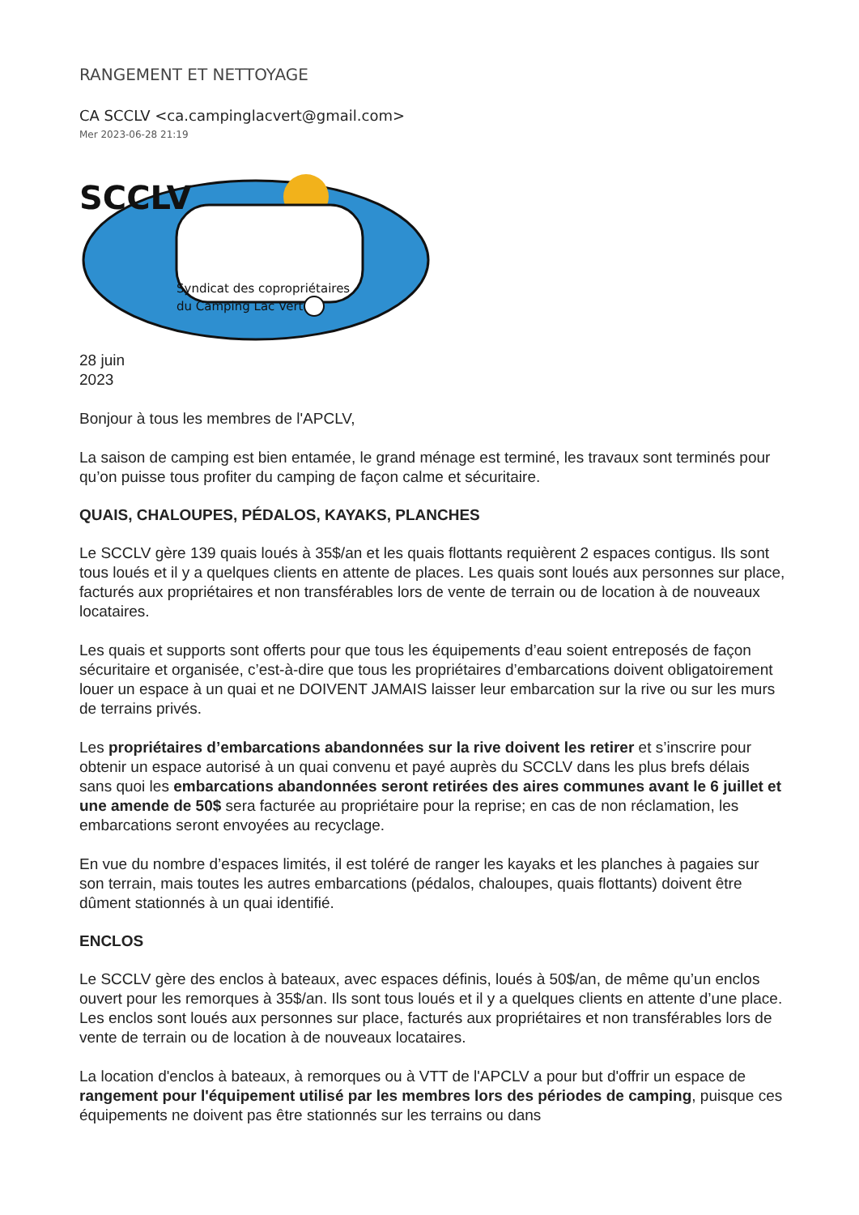RANGEMENT ET NETTOYAGE
CA SCCLV <ca.campinglacvert@gmail.com>
Mer 2023-06-28 21:19
SCCLV
Syndicat des copropriétaires
du Camping Lac Vert
28 juin
2023
Bonjour à tous les membres de l'APCLV,
La saison de camping est bien entamée, le grand ménage est terminé, les travaux sont terminés pour qu’on puisse tous profiter du camping de façon calme et sécuritaire.
QUAIS, CHALOUPES, PÉDALOS, KAYAKS, PLANCHES
Le SCCLV gère 139 quais loués à 35$/an et les quais flottants requièrent 2 espaces contigus. Ils sont tous loués et il y a quelques clients en attente de places. Les quais sont loués aux personnes sur place, facturés aux propriétaires et non transférables lors de vente de terrain ou de location à de nouveaux locataires.
Les quais et supports sont offerts pour que tous les équipements d’eau soient entreposés de façon sécuritaire et organisée, c’est-à-dire que tous les propriétaires d’embarcations doivent obligatoirement louer un espace à un quai et ne DOIVENT JAMAIS laisser leur embarcation sur la rive ou sur les murs de terrains privés.
Les propriétaires d’embarcations abandonnées sur la rive doivent les retirer et s’inscrire pour obtenir un espace autorisé à un quai convenu et payé auprès du SCCLV dans les plus brefs délais sans quoi les embarcations abandonnées seront retirées des aires communes avant le 6 juillet et une amende de 50$ sera facturée au propriétaire pour la reprise; en cas de non réclamation, les embarcations seront envoyées au recyclage.
En vue du nombre d’espaces limités, il est toléré de ranger les kayaks et les planches à pagaies sur son terrain, mais toutes les autres embarcations (pédalos, chaloupes, quais flottants) doivent être dûment stationnés à un quai identifié.
ENCLOS
Le SCCLV gère des enclos à bateaux, avec espaces définis, loués à 50$/an, de même qu’un enclos ouvert pour les remorques à 35$/an. Ils sont tous loués et il y a quelques clients en attente d’une place. Les enclos sont loués aux personnes sur place, facturés aux propriétaires et non transférables lors de vente de terrain ou de location à de nouveaux locataires.
La location d'enclos à bateaux, à remorques ou à VTT de l'APCLV a pour but d'offrir un espace de rangement pour l'équipement utilisé par les membres lors des périodes de camping, puisque ces équipements ne doivent pas être stationnés sur les terrains ou dans